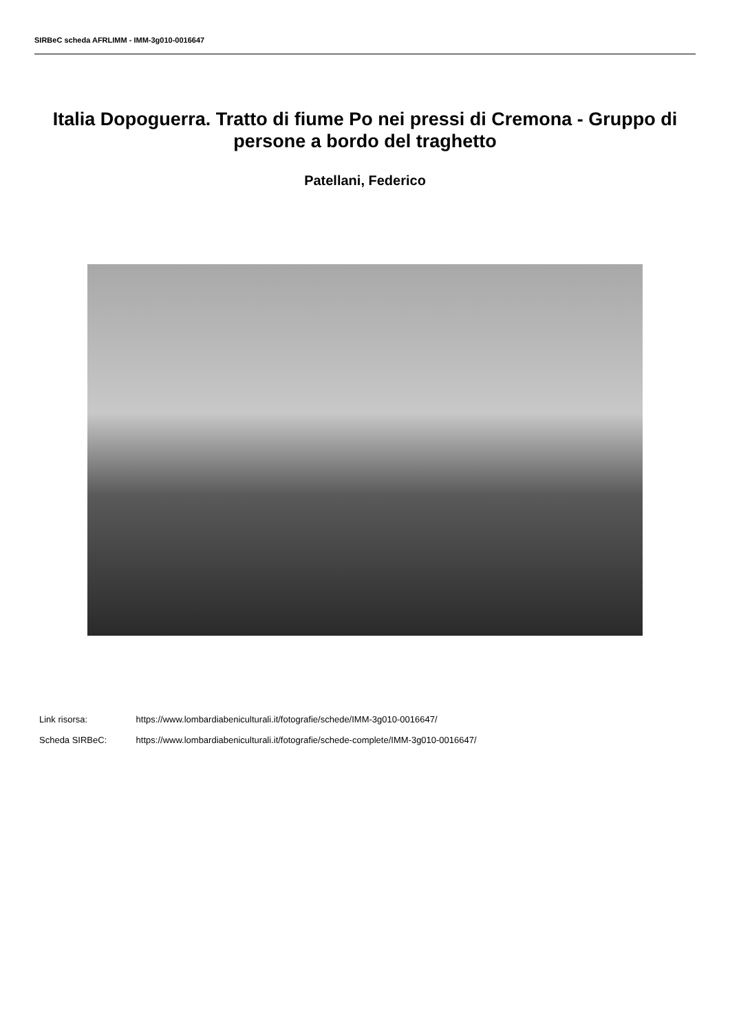SIRBeC scheda AFRLIMM - IMM-3g010-0016647
Italia Dopoguerra. Tratto di fiume Po nei pressi di Cremona - Gruppo di persone a bordo del traghetto
Patellani, Federico
Link risorsa: https://www.lombardiabeniculturali.it/fotografie/schede/IMM-3g010-0016647/
Scheda SIRBeC: https://www.lombardiabeniculturali.it/fotografie/schede-complete/IMM-3g010-0016647/